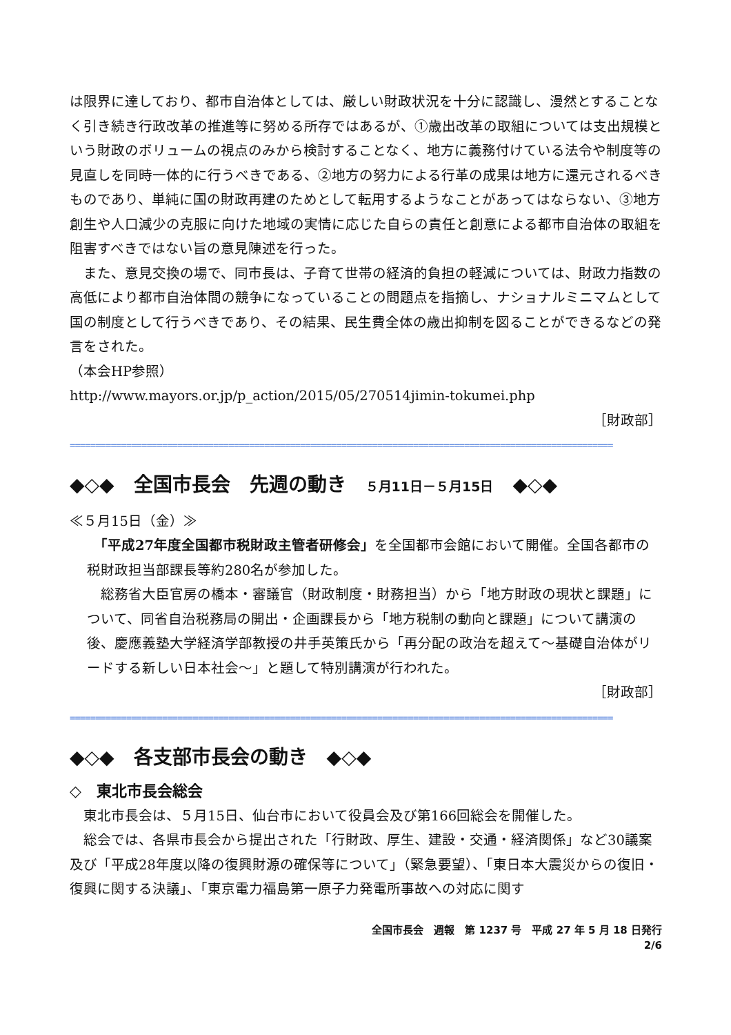は限界に達しており、都市自治体としては、厳しい財政状況を十分に認識し、漫然とすることなく引き続き行政改革の推進等に努める所存ではあるが、①歳出改革の取組については支出規模という財政のボリュームの視点のみから検討することなく、地方に義務付けている法令や制度等の見直しを同時一体的に行うべきである、②地方の努力による行革の成果は地方に還元されるべきものであり、単純に国の財政再建のためとして転用するようなことがあってはならない、③地方創生や人口減少の克服に向けた地域の実情に応じた自らの責任と創意による都市自治体の取組を阻害すべきではない旨の意見陳述を行った。
　また、意見交換の場で、同市長は、子育て世帯の経済的負担の軽減については、財政力指数の高低により都市自治体間の競争になっていることの問題点を指摘し、ナショナルミニマムとして国の制度として行うべきであり、その結果、民生費全体の歳出抑制を図ることができるなどの発言をされた。
（本会HP参照）
http://www.mayors.or.jp/p_action/2015/05/270514jimin-tokumei.php
［財政部］
==========================================================================================================
◆◇◆　全国市長会　先週の動き　５月11日－５月15日　◆◇◆
≪５月15日（金）≫
　「平成27年度全国都市税財政主管者研修会」を全国都市会館において開催。全国各都市の税財政担当部課長等約280名が参加した。
　総務省大臣官房の橋本・審議官（財政制度・財務担当）から「地方財政の現状と課題」について、同省自治税務局の開出・企画課長から「地方税制の動向と課題」について講演の後、慶應義塾大学経済学部教授の井手英策氏から「再分配の政治を超えて～基礎自治体がリードする新しい日本社会～」と題して特別講演が行われた。
［財政部］
==========================================================================================================
◆◇◆　各支部市長会の動き　◆◇◆
◇　東北市長会総会
　東北市長会は、５月15日、仙台市において役員会及び第166回総会を開催した。
　総会では、各県市長会から提出された「行財政、厚生、建設・交通・経済関係」など30議案及び「平成28年度以降の復興財源の確保等について」（緊急要望）、「東日本大震災からの復旧・復興に関する決議」、「東京電力福島第一原子力発電所事故への対応に関す
全国市長会　週報　第 1237 号　平成 27 年 5 月 18 日発行
2/6